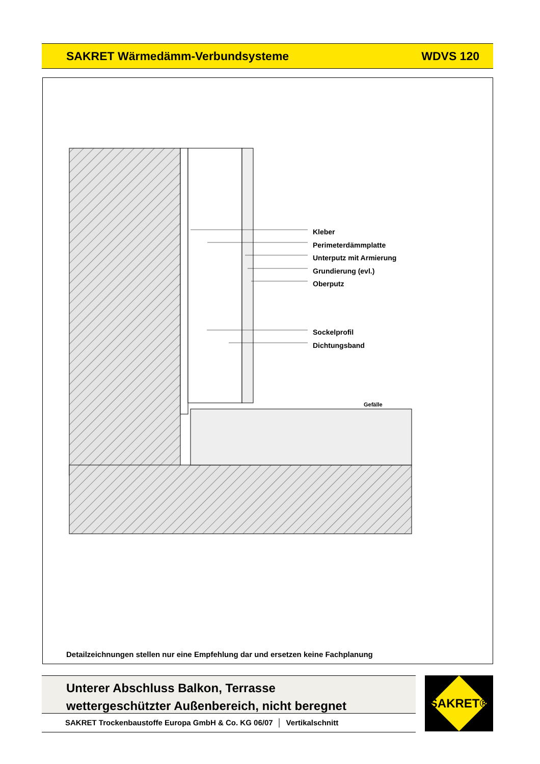SAKRET Wärmedämm-Verbundsysteme WDVS 120
Kleber
Perimeterdämmplatte
Unterputz mit Armierung
Grundierung (evl.)
Oberputz
Sockelprofil
Dichtungsband
Gefälle
Detailzeichnungen stellen nur eine Empfehlung dar und ersetzen keine Fachplanung
Unterer Abschluss Balkon, Terrasse
wettergeschützter Außenbereich, nicht beregnet
SAKRET Trockenbaustoffe Europa GmbH & Co. KG 06/07 │ Vertikalschnitt
SAKRET®